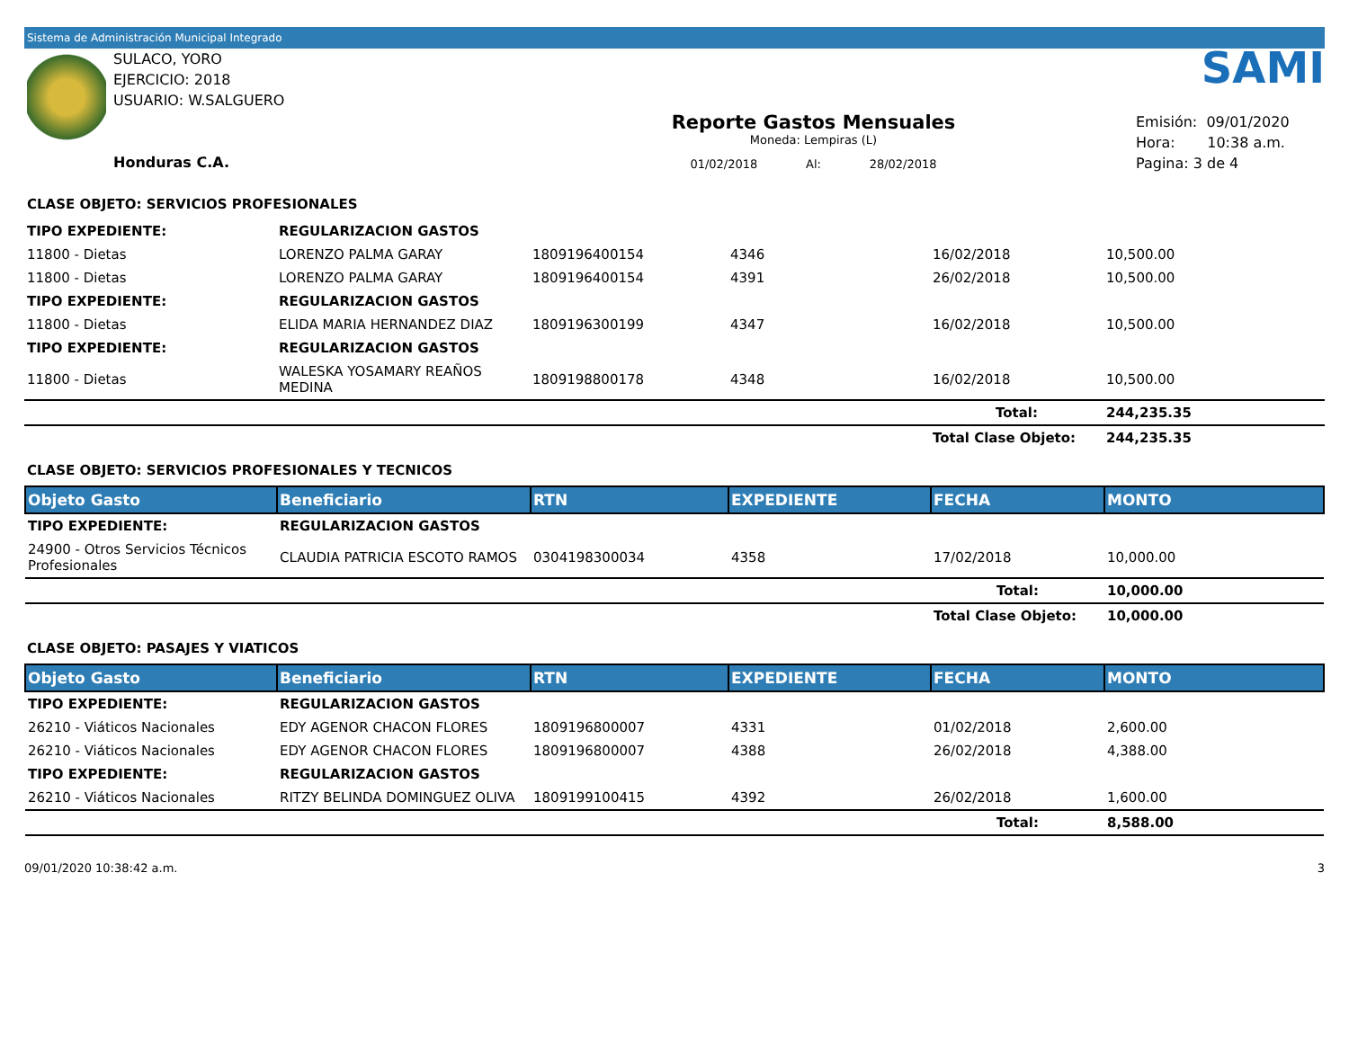Sistema de Administración Municipal Integrado
SULACO, YORO
EJERCICIO: 2018
USUARIO: W.SALGUERO
Honduras C.A.
Reporte Gastos Mensuales
Moneda: Lempiras (L)
01/02/2018 Al: 28/02/2018
SAMI
Emisión: 09/01/2020
Hora: 10:38 a.m.
Pagina: 3 de 4
CLASE OBJETO: SERVICIOS PROFESIONALES
| TIPO EXPEDIENTE: | REGULARIZACION GASTOS | | | | |
| 11800 - Dietas | LORENZO PALMA GARAY | 1809196400154 | 4346 | 16/02/2018 | 10,500.00 |
| 11800 - Dietas | LORENZO PALMA GARAY | 1809196400154 | 4391 | 26/02/2018 | 10,500.00 |
| TIPO EXPEDIENTE: | REGULARIZACION GASTOS | | | | |
| 11800 - Dietas | ELIDA MARIA HERNANDEZ DIAZ | 1809196300199 | 4347 | 16/02/2018 | 10,500.00 |
| TIPO EXPEDIENTE: | REGULARIZACION GASTOS | | | | |
| 11800 - Dietas | WALESKA YOSAMARY REAÑOS MEDINA | 1809198800178 | 4348 | 16/02/2018 | 10,500.00 |
| | | | | Total: | 244,235.35 |
| | | | | Total Clase Objeto: | 244,235.35 |
CLASE OBJETO: SERVICIOS PROFESIONALES Y TECNICOS
| Objeto Gasto | Beneficiario | RTN | EXPEDIENTE | FECHA | MONTO |
| --- | --- | --- | --- | --- | --- |
| TIPO EXPEDIENTE: | REGULARIZACION GASTOS | | | | |
| 24900 - Otros Servicios Técnicos Profesionales | CLAUDIA PATRICIA ESCOTO RAMOS | 0304198300034 | 4358 | 17/02/2018 | 10,000.00 |
| | | | | Total: | 10,000.00 |
| | | | | Total Clase Objeto: | 10,000.00 |
CLASE OBJETO: PASAJES Y VIATICOS
| Objeto Gasto | Beneficiario | RTN | EXPEDIENTE | FECHA | MONTO |
| --- | --- | --- | --- | --- | --- |
| TIPO EXPEDIENTE: | REGULARIZACION GASTOS | | | | |
| 26210 - Viáticos Nacionales | EDY AGENOR CHACON FLORES | 1809196800007 | 4331 | 01/02/2018 | 2,600.00 |
| 26210 - Viáticos Nacionales | EDY AGENOR CHACON FLORES | 1809196800007 | 4388 | 26/02/2018 | 4,388.00 |
| TIPO EXPEDIENTE: | REGULARIZACION GASTOS | | | | |
| 26210 - Viáticos Nacionales | RITZY BELINDA DOMINGUEZ OLIVA | 1809199100415 | 4392 | 26/02/2018 | 1,600.00 |
| | | | | Total: | 8,588.00 |
09/01/2020 10:38:42 a.m. 3